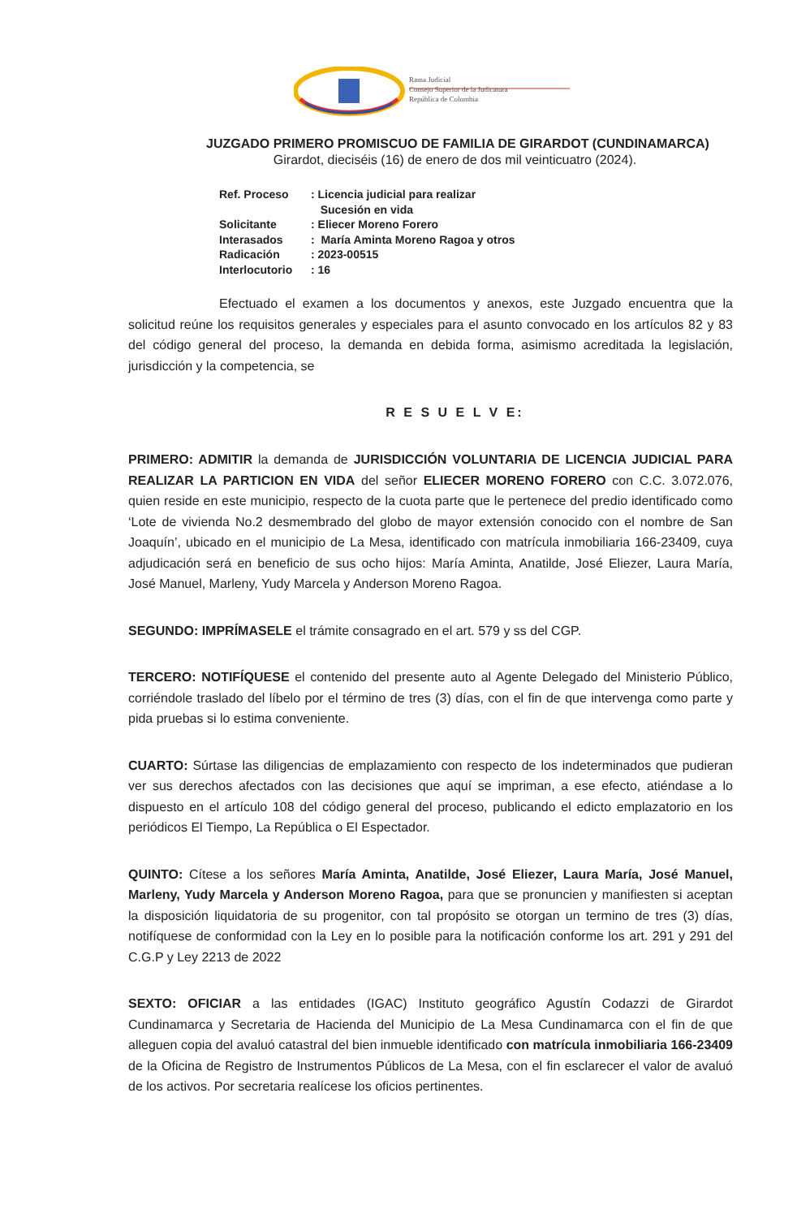Rama Judicial
Consejo Superior de la Judicatura
República de Colombia
JUZGADO PRIMERO PROMISCUO DE FAMILIA DE GIRARDOT (CUNDINAMARCA)
Girardot, dieciséis (16) de enero de dos mil veinticuatro (2024).
| Ref. Proceso | : Licencia judicial para realizar Sucesión en vida |
| Solicitante | : Eliecer Moreno Forero |
| Interasados | : María Aminta Moreno Ragoa y otros |
| Radicación | : 2023-00515 |
| Interlocutorio | : 16 |
Efectuado el examen a los documentos y anexos, este Juzgado encuentra que la solicitud reúne los requisitos generales y especiales para el asunto convocado en los artículos 82 y 83 del código general del proceso, la demanda en debida forma, asimismo acreditada la legislación, jurisdicción y la competencia, se
R E S U E L V E:
PRIMERO: ADMITIR la demanda de JURISDICCIÓN VOLUNTARIA DE LICENCIA JUDICIAL PARA REALIZAR LA PARTICION EN VIDA del señor ELIECER MORENO FORERO con C.C. 3.072.076, quien reside en este municipio, respecto de la cuota parte que le pertenece del predio identificado como ‘Lote de vivienda No.2 desmembrado del globo de mayor extensión conocido con el nombre de San Joaquín’, ubicado en el municipio de La Mesa, identificado con matrícula inmobiliaria 166-23409, cuya adjudicación será en beneficio de sus ocho hijos: María Aminta, Anatilde, José Eliezer, Laura María, José Manuel, Marleny, Yudy Marcela y Anderson Moreno Ragoa.
SEGUNDO: IMPRÍMASELE el trámite consagrado en el art. 579 y ss del CGP.
TERCERO: NOTIFÍQUESE el contenido del presente auto al Agente Delegado del Ministerio Público, corriéndole traslado del líbelo por el término de tres (3) días, con el fin de que intervenga como parte y pida pruebas si lo estima conveniente.
CUARTO: Súrtase las diligencias de emplazamiento con respecto de los indeterminados que pudieran ver sus derechos afectados con las decisiones que aquí se impriman, a ese efecto, atiéndase a lo dispuesto en el artículo 108 del código general del proceso, publicando el edicto emplazatorio en los periódicos El Tiempo, La República o El Espectador.
QUINTO: Cítese a los señores María Aminta, Anatilde, José Eliezer, Laura María, José Manuel, Marleny, Yudy Marcela y Anderson Moreno Ragoa, para que se pronuncien y manifiesten si aceptan la disposición liquidatoria de su progenitor, con tal propósito se otorgan un termino de tres (3) días, notifíquese de conformidad con la Ley en lo posible para la notificación conforme los art. 291 y 291 del C.G.P y Ley 2213 de 2022
SEXTO: OFICIAR a las entidades (IGAC) Instituto geográfico Agustín Codazzi de Girardot Cundinamarca y Secretaria de Hacienda del Municipio de La Mesa Cundinamarca con el fin de que alleguen copia del avaluó catastral del bien inmueble identificado con matrícula inmobiliaria 166-23409 de la Oficina de Registro de Instrumentos Públicos de La Mesa, con el fin esclarecer el valor de avaluó de los activos. Por secretaria realícese los oficios pertinentes.